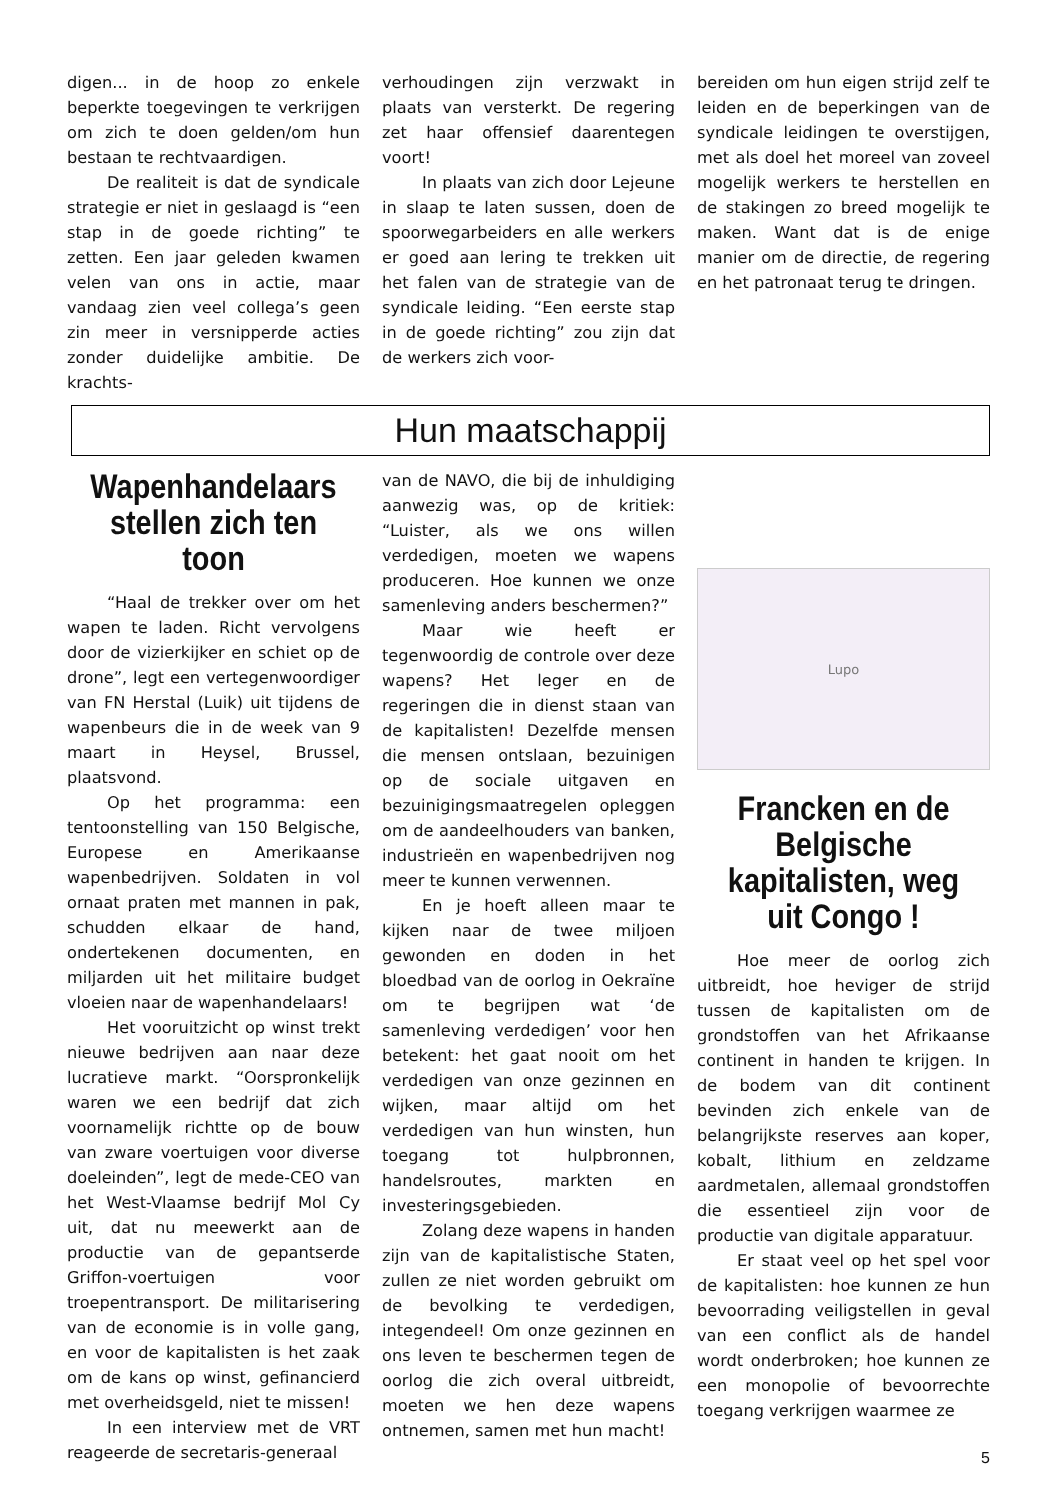digen... in de hoop zo enkele beperkte toegevingen te verkrijgen om zich te doen gelden/om hun bestaan te rechtvaardigen.
De realiteit is dat de syndicale strategie er niet in geslaagd is “een stap in de goede richting” te zetten. Een jaar geleden kwamen velen van ons in actie, maar vandaag zien veel collega’s geen zin meer in versnipperde acties zonder duidelijke ambitie. De krachts-
verhoudingen zijn verzwakt in plaats van versterkt. De regering zet haar offensief daarentegen voort!
In plaats van zich door Lejeune in slaap te laten sussen, doen de spoorwegarbeiders en alle werkers er goed aan lering te trekken uit het falen van de strategie van de syndicale leiding. “Een eerste stap in de goede richting” zou zijn dat de werkers zich voor-
bereiden om hun eigen strijd zelf te leiden en de beperkingen van de syndicale leidingen te overstijgen, met als doel het moreel van zoveel mogelijk werkers te herstellen en de stakingen zo breed mogelijk te maken. Want dat is de enige manier om de directie, de regering en het patronaat terug te dringen.
Hun maatschappij
Wapenhandelaars stellen zich ten toon
“Haal de trekker over om het wapen te laden. Richt vervolgens door de vizierkijker en schiet op de drone”, legt een vertegenwoordiger van FN Herstal (Luik) uit tijdens de wapenbeurs die in de week van 9 maart in Heysel, Brussel, plaatsvond.
Op het programma: een tentoonstelling van 150 Belgische, Europese en Amerikaanse wapenbedrijven. Soldaten in vol ornaat praten met mannen in pak, schudden elkaar de hand, ondertekenen documenten, en miljarden uit het militaire budget vloeien naar de wapenhandelaars!
Het vooruitzicht op winst trekt nieuwe bedrijven aan naar deze lucratieve markt. “Oorspronkelijk waren we een bedrijf dat zich voornamelijk richtte op de bouw van zware voertuigen voor diverse doeleinden”, legt de mede-CEO van het West-Vlaamse bedrijf Mol Cy uit, dat nu meewerkt aan de productie van de gepantserde Griffon-voertuigen voor troepentransport. De militarisering van de economie is in volle gang, en voor de kapitalisten is het zaak om de kans op winst, gefinancierd met overheidsgeld, niet te missen!
In een interview met de VRT reageerde de secretaris-generaal
van de NAVO, die bij de inhuldiging aanwezig was, op de kritiek: “Luister, als we ons willen verdedigen, moeten we wapens produceren. Hoe kunnen we onze samenleving anders beschermen?”
Maar wie heeft er tegenwoordig de controle over deze wapens? Het leger en de regeringen die in dienst staan van de kapitalisten! Dezelfde mensen die mensen ontslaan, bezuinigen op de sociale uitgaven en bezuinigingsmaatregelen opleggen om de aandeelhouders van banken, industrieën en wapenbedrijven nog meer te kunnen verwennen.
En je hoeft alleen maar te kijken naar de twee miljoen gewonden en doden in het bloedbad van de oorlog in Oekraïne om te begrijpen wat ‘de samenleving verdedigen’ voor hen betekent: het gaat nooit om het verdedigen van onze gezinnen en wijken, maar altijd om het verdedigen van hun winsten, hun toegang tot hulpbronnen, handelsroutes, markten en investeringsgebieden.
Zolang deze wapens in handen zijn van de kapitalistische Staten, zullen ze niet worden gebruikt om de bevolking te verdedigen, integendeel! Om onze gezinnen en ons leven te beschermen tegen de oorlog die zich overal uitbreidt, moeten we hen deze wapens ontnemen, samen met hun macht!
Lupo
Francken en de Belgische kapitalisten, weg uit Congo !
Hoe meer de oorlog zich uitbreidt, hoe heviger de strijd tussen de kapitalisten om de grondstoffen van het Afrikaanse continent in handen te krijgen. In de bodem van dit continent bevinden zich enkele van de belangrijkste reserves aan koper, kobalt, lithium en zeldzame aardmetalen, allemaal grondstoffen die essentieel zijn voor de productie van digitale apparatuur.
Er staat veel op het spel voor de kapitalisten: hoe kunnen ze hun bevoorrading veiligstellen in geval van een conflict als de handel wordt onderbroken; hoe kunnen ze een monopolie of bevoorrechte toegang verkrijgen waarmee ze
5